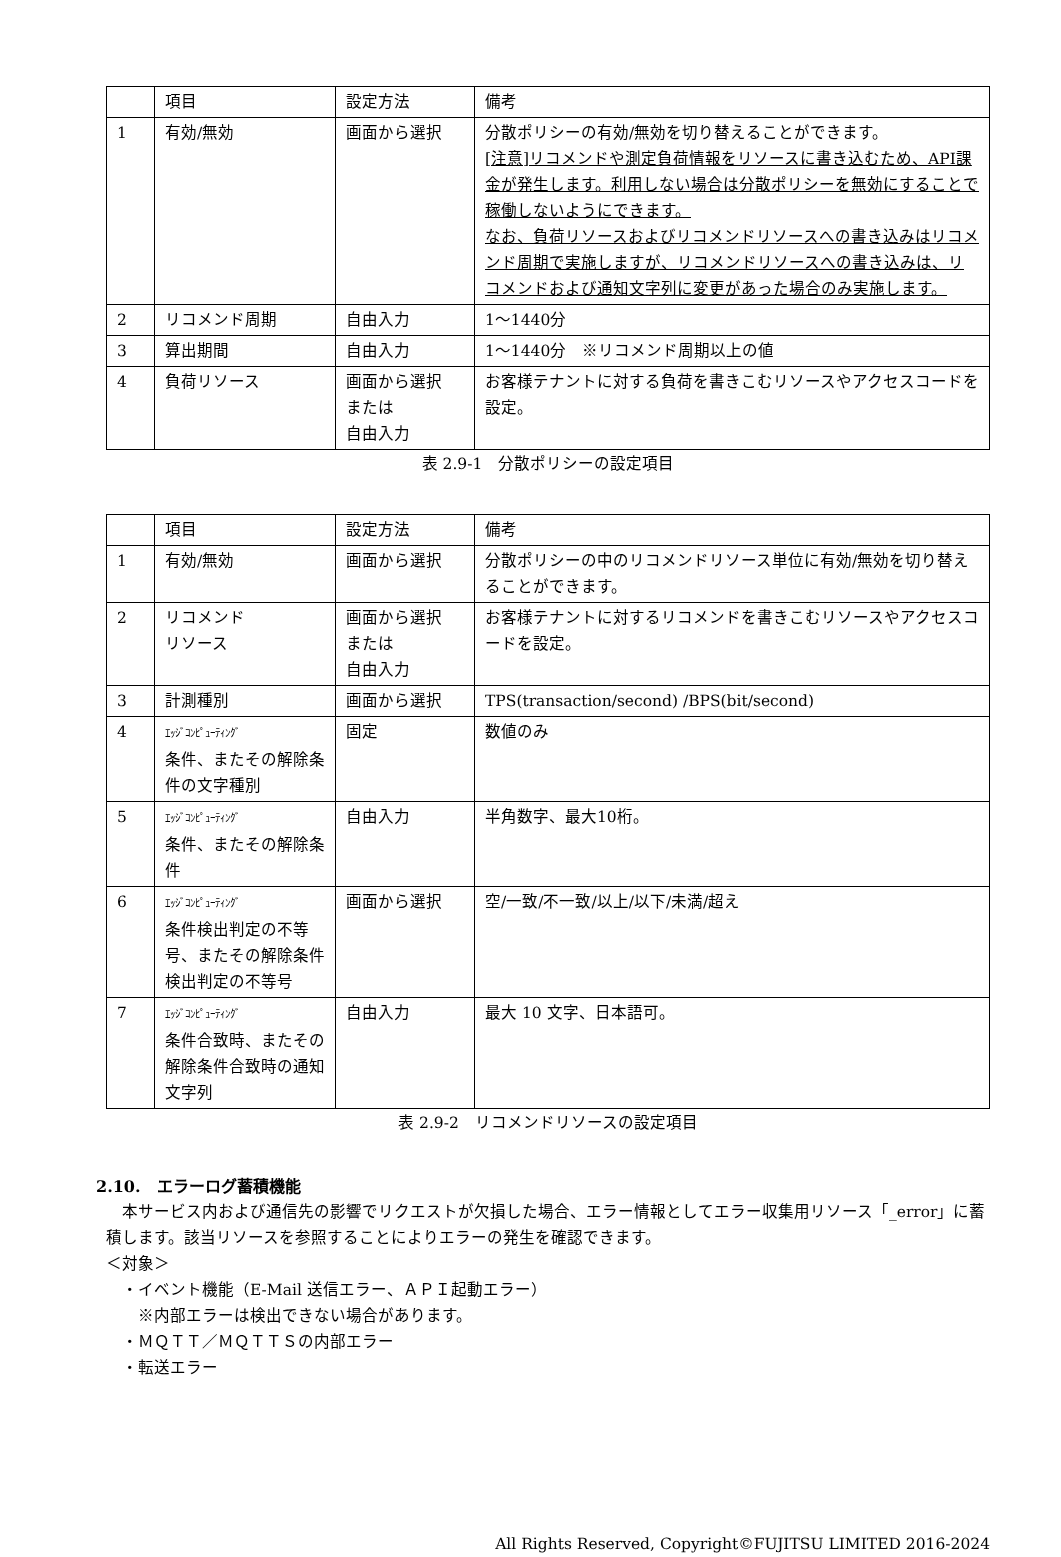| | 項目 | 設定方法 | 備考 |
| 1 | 有効/無効 | 画面から選択 | 分散ポリシーの有効/無効を切り替えることができます。 [注意]リコメンドや測定負荷情報をリソースに書き込むため、API課金が発生します。利用しない場合は分散ポリシーを無効にすることで稼働しないようにできます。 なお、負荷リソースおよびリコメンドリソースへの書き込みはリコメンド周期で実施しますが、リコメンドリソースへの書き込みは、リコメンドおよび通知文字列に変更があった場合のみ実施します。 |
| 2 | リコメンド周期 | 自由入力 | 1～1440分 |
| 3 | 算出期間 | 自由入力 | 1～1440分 ※リコメンド周期以上の値 |
| 4 | 負荷リソース | 画面から選択 または 自由入力 | お客様テナントに対する負荷を書きこむリソースやアクセスコードを設定。 |
表 2.9-1　分散ポリシーの設定項目
| | 項目 | 設定方法 | 備考 |
| 1 | 有効/無効 | 画面から選択 | 分散ポリシーの中のリコメンドリソース単位に有効/無効を切り替えることができます。 |
| 2 | リコメンド リソース | 画面から選択 または 自由入力 | お客様テナントに対するリコメンドを書きこむリソースやアクセスコードを設定。 |
| 3 | 計測種別 | 画面から選択 | TPS(transaction/second) /BPS(bit/second) |
| 4 | ｴｯｼﾞｺﾝﾋﾟｭｰﾃｨﾝｸﾞ 条件、またその解除条件の文字種別 | 固定 | 数値のみ |
| 5 | ｴｯｼﾞｺﾝﾋﾟｭｰﾃｨﾝｸﾞ 条件、またその解除条件 | 自由入力 | 半角数字、最大10桁。 |
| 6 | ｴｯｼﾞｺﾝﾋﾟｭｰﾃｨﾝｸﾞ 条件検出判定の不等号、またその解除条件検出判定の不等号 | 画面から選択 | 空/一致/不一致/以上/以下/未満/超え |
| 7 | ｴｯｼﾞｺﾝﾋﾟｭｰﾃｨﾝｸﾞ 条件合致時、またその解除条件合致時の通知文字列 | 自由入力 | 最大 10 文字、日本語可。 |
表 2.9-2　リコメンドリソースの設定項目
2.10.　エラーログ蓄積機能
　本サービス内および通信先の影響でリクエストが欠損した場合、エラー情報としてエラー収集用リソース「_error」に蓄積します。該当リソースを参照することによりエラーの発生を確認できます。
＜対象＞
　・イベント機能（E-Mail 送信エラー、ＡＰＩ起動エラー）
　　※内部エラーは検出できない場合があります。
　・ＭＱＴＴ／ＭＱＴＴＳの内部エラー
　・転送エラー
All Rights Reserved, Copyright©FUJITSU LIMITED 2016-2024